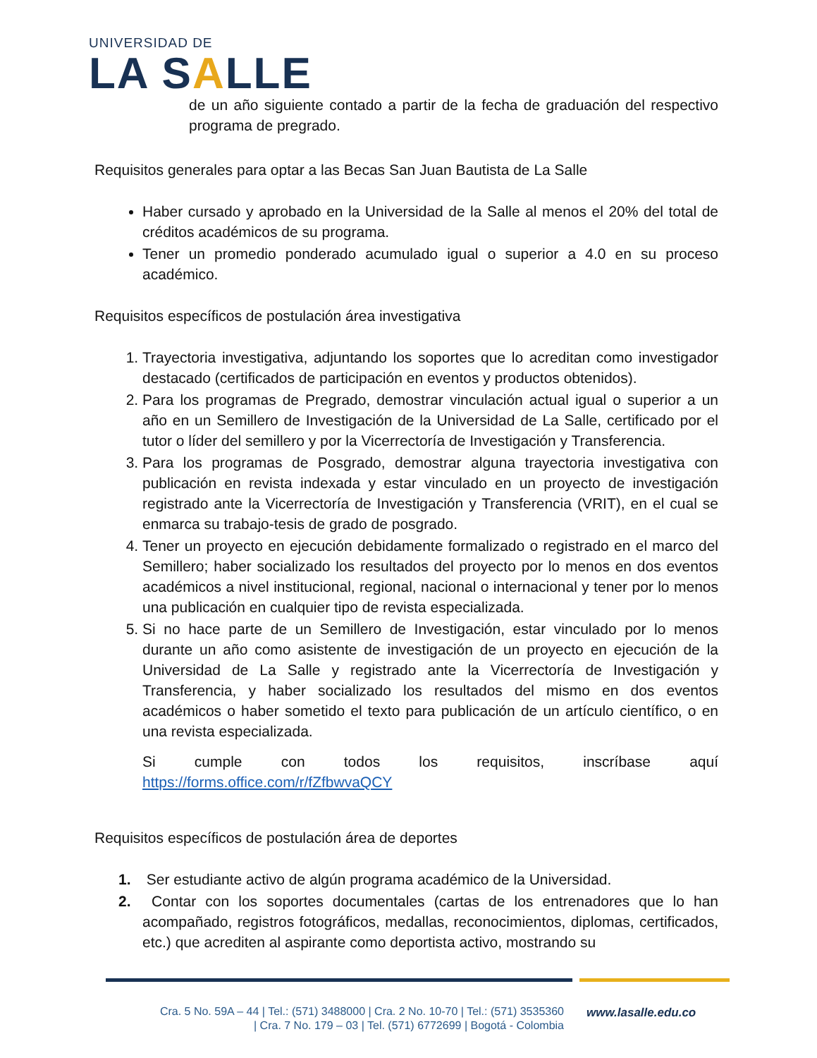UNIVERSIDAD DE
LA SALLE
de un año siguiente contado a partir de la fecha de graduación del respectivo programa de pregrado.
Requisitos generales para optar a las Becas San Juan Bautista de La Salle
Haber cursado y aprobado en la Universidad de la Salle al menos el 20% del total de créditos académicos de su programa.
Tener un promedio ponderado acumulado igual o superior a 4.0 en su proceso académico.
Requisitos específicos de postulación área investigativa
1. Trayectoria investigativa, adjuntando los soportes que lo acreditan como investigador destacado (certificados de participación en eventos y productos obtenidos).
2. Para los programas de Pregrado, demostrar vinculación actual igual o superior a un año en un Semillero de Investigación de la Universidad de La Salle, certificado por el tutor o líder del semillero y por la Vicerrectoría de Investigación y Transferencia.
3. Para los programas de Posgrado, demostrar alguna trayectoria investigativa con publicación en revista indexada y estar vinculado en un proyecto de investigación registrado ante la Vicerrectoría de Investigación y Transferencia (VRIT), en el cual se enmarca su trabajo-tesis de grado de posgrado.
4. Tener un proyecto en ejecución debidamente formalizado o registrado en el marco del Semillero; haber socializado los resultados del proyecto por lo menos en dos eventos académicos a nivel institucional, regional, nacional o internacional y tener por lo menos una publicación en cualquier tipo de revista especializada.
5. Si no hace parte de un Semillero de Investigación, estar vinculado por lo menos durante un año como asistente de investigación de un proyecto en ejecución de la Universidad de La Salle y registrado ante la Vicerrectoría de Investigación y Transferencia, y haber socializado los resultados del mismo en dos eventos académicos o haber sometido el texto para publicación de un artículo científico, o en una revista especializada.
Si cumple con todos los requisitos, inscríbase aquí
https://forms.office.com/r/fZfbwvaQCY
Requisitos específicos de postulación área de deportes
1. Ser estudiante activo de algún programa académico de la Universidad.
2. Contar con los soportes documentales (cartas de los entrenadores que lo han acompañado, registros fotográficos, medallas, reconocimientos, diplomas, certificados, etc.) que acrediten al aspirante como deportista activo, mostrando su
Cra. 5 No. 59A – 44 | Tel.: (571) 3488000 | Cra. 2 No. 10-70 | Tel.: (571) 3535360
| Cra. 7 No. 179 – 03 | Tel. (571) 6772699 | Bogotá - Colombia
www.lasalle.edu.co